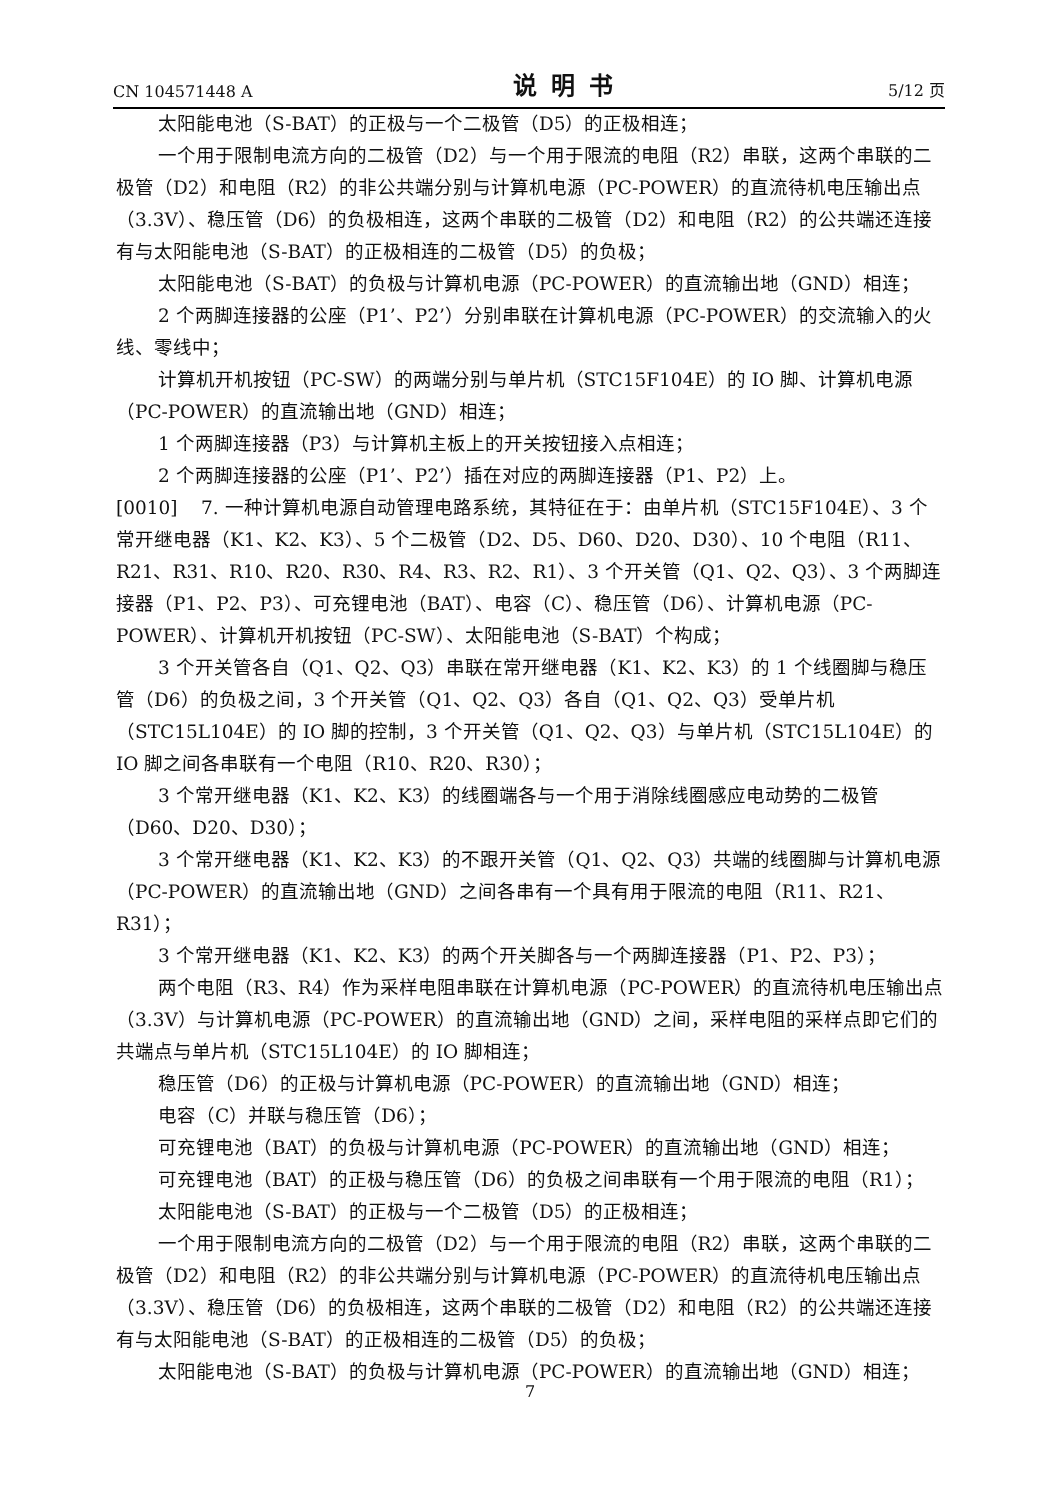CN 104571448 A 说明书 5/12 页
太阳能电池（S-BAT）的正极与一个二极管（D5）的正极相连；
一个用于限制电流方向的二极管（D2）与一个用于限流的电阻（R2）串联，这两个串联的二极管（D2）和电阻（R2）的非公共端分别与计算机电源（PC-POWER）的直流待机电压输出点（3.3V）、稳压管（D6）的负极相连，这两个串联的二极管（D2）和电阻（R2）的公共端还连接有与太阳能电池（S-BAT）的正极相连的二极管（D5）的负极；
太阳能电池（S-BAT）的负极与计算机电源（PC-POWER）的直流输出地（GND）相连；
2 个两脚连接器的公座（P1’、P2’）分别串联在计算机电源（PC-POWER）的交流输入的火线、零线中；
计算机开机按钮（PC-SW）的两端分别与单片机（STC15F104E）的 IO 脚、计算机电源（PC-POWER）的直流输出地（GND）相连；
1 个两脚连接器（P3）与计算机主板上的开关按钮接入点相连；
2 个两脚连接器的公座（P1’、P2’）插在对应的两脚连接器（P1、P2）上。
[0010] 7. 一种计算机电源自动管理电路系统，其特征在于：由单片机（STC15F104E）、3 个常开继电器（K1、K2、K3）、5 个二极管（D2、D5、D60、D20、D30）、10 个电阻（R11、R21、R31、R10、R20、R30、R4、R3、R2、R1）、3 个开关管（Q1、Q2、Q3）、3 个两脚连接器（P1、P2、P3）、可充锂电池（BAT）、电容（C）、稳压管（D6）、计算机电源（PC-POWER）、计算机开机按钮（PC-SW）、太阳能电池（S-BAT）个构成；
3 个开关管各自（Q1、Q2、Q3）串联在常开继电器（K1、K2、K3）的 1 个线圈脚与稳压管（D6）的负极之间，3 个开关管（Q1、Q2、Q3）各自（Q1、Q2、Q3）受单片机（STC15L104E）的 IO 脚的控制，3 个开关管（Q1、Q2、Q3）与单片机（STC15L104E）的 IO 脚之间各串联有一个电阻（R10、R20、R30）；
3 个常开继电器（K1、K2、K3）的线圈端各与一个用于消除线圈感应电动势的二极管（D60、D20、D30）；
3 个常开继电器（K1、K2、K3）的不跟开关管（Q1、Q2、Q3）共端的线圈脚与计算机电源（PC-POWER）的直流输出地（GND）之间各串有一个具有用于限流的电阻（R11、R21、R31）；
3 个常开继电器（K1、K2、K3）的两个开关脚各与一个两脚连接器（P1、P2、P3）；
两个电阻（R3、R4）作为采样电阻串联在计算机电源（PC-POWER）的直流待机电压输出点（3.3V）与计算机电源（PC-POWER）的直流输出地（GND）之间，采样电阻的采样点即它们的共端点与单片机（STC15L104E）的 IO 脚相连；
稳压管（D6）的正极与计算机电源（PC-POWER）的直流输出地（GND）相连；
电容（C）并联与稳压管（D6）；
可充锂电池（BAT）的负极与计算机电源（PC-POWER）的直流输出地（GND）相连；
可充锂电池（BAT）的正极与稳压管（D6）的负极之间串联有一个用于限流的电阻（R1）；
太阳能电池（S-BAT）的正极与一个二极管（D5）的正极相连；
一个用于限制电流方向的二极管（D2）与一个用于限流的电阻（R2）串联，这两个串联的二极管（D2）和电阻（R2）的非公共端分别与计算机电源（PC-POWER）的直流待机电压输出点（3.3V）、稳压管（D6）的负极相连，这两个串联的二极管（D2）和电阻（R2）的公共端还连接有与太阳能电池（S-BAT）的正极相连的二极管（D5）的负极；
太阳能电池（S-BAT）的负极与计算机电源（PC-POWER）的直流输出地（GND）相连；
7